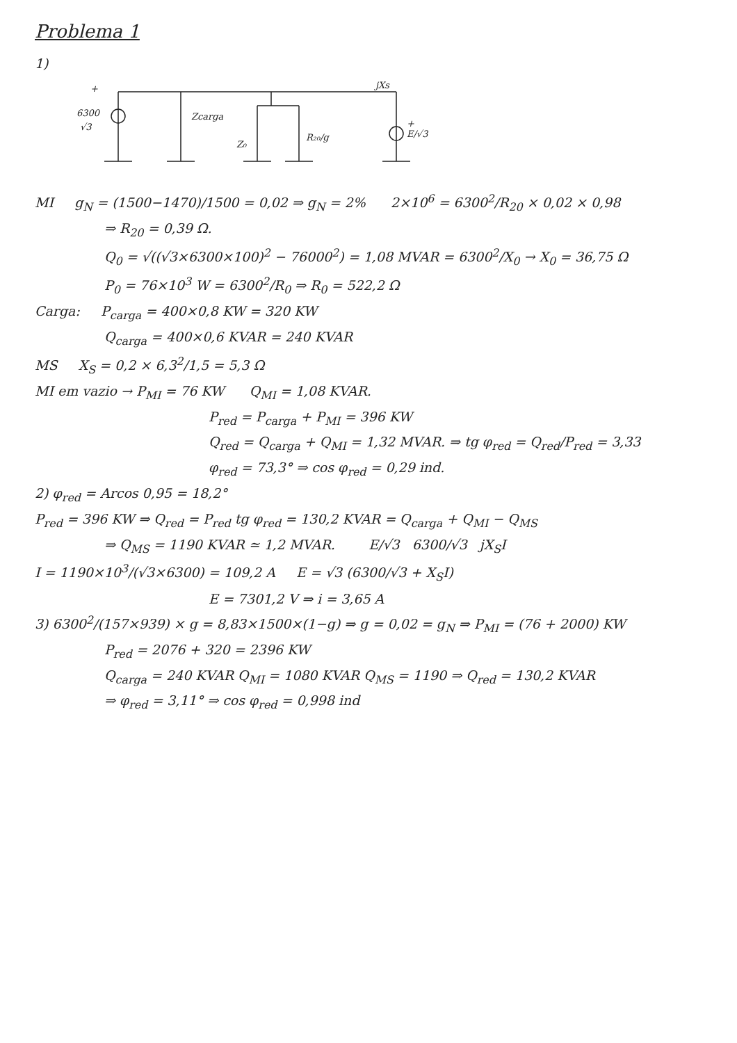Problema 1
1)
+
6300
√3
Zcarga
Z₀
R₂₀/g
jXs
+
E/√3
MI g<sub>N</sub> = (1500−1470)/1500 = 0,02 ⇒ g<sub>N</sub> = 2% 2×10<sup>6</sup> = 6300<sup>2</sup>/R<sub>20</sub> × 0,02 × 0,98
⇒ R<sub>20</sub> = 0,39 Ω.
Q<sub>0</sub> = √((√3×6300×100)<sup>2</sup> − 76000<sup>2</sup>) = 1,08 MVAR = 6300<sup>2</sup>/X<sub>0</sub> → X<sub>0</sub> = 36,75 Ω
P<sub>0</sub> = 76×10<sup>3</sup> W = 6300<sup>2</sup>/R<sub>0</sub> ⇒ R<sub>0</sub> = 522,2 Ω
Carga: P<sub>carga</sub> = 400×0,8 KW = 320 KW
Q<sub>carga</sub> = 400×0,6 KVAR = 240 KVAR
MS X<sub>S</sub> = 0,2 × 6,3<sup>2</sup>/1,5 = 5,3 Ω
MI em vazio → P<sub>MI</sub> = 76 KW Q<sub>MI</sub> = 1,08 KVAR.
P<sub>red</sub> = P<sub>carga</sub> + P<sub>MI</sub> = 396 KW
Q<sub>red</sub> = Q<sub>carga</sub> + Q<sub>MI</sub> = 1,32 MVAR. ⇒ tg φ<sub>red</sub> = Q<sub>red</sub>/P<sub>red</sub> = 3,33
φ<sub>red</sub> = 73,3° ⇒ cos φ<sub>red</sub> = 0,29 ind.
2) φ<sub>red</sub> = Arcos 0,95 = 18,2°
P<sub>red</sub> = 396 KW ⇒ Q<sub>red</sub> = P<sub>red</sub> tg φ<sub>red</sub> = 130,2 KVAR = Q<sub>carga</sub> + Q<sub>MI</sub> − Q<sub>MS</sub>
⇒ Q<sub>MS</sub> = 1190 KVAR ≃ 1,2 MVAR. E/√3 6300/√3 jX<sub>S</sub>I
I = 1190×10<sup>3</sup>/(√3×6300) = 109,2 A E = √3 (6300/√3 + X<sub>S</sub>I)
E = 7301,2 V ⇒ i = 3,65 A
3) 6300<sup>2</sup>/(157×939) × g = 8,83×1500×(1−g) ⇒ g = 0,02 = g<sub>N</sub> ⇒ P<sub>MI</sub> = (76 + 2000) KW
P<sub>red</sub> = 2076 + 320 = 2396 KW
Q<sub>carga</sub> = 240 KVAR Q<sub>MI</sub> = 1080 KVAR Q<sub>MS</sub> = 1190 ⇒ Q<sub>red</sub> = 130,2 KVAR
⇒ φ<sub>red</sub> = 3,11° ⇒ cos φ<sub>red</sub> = 0,998 ind